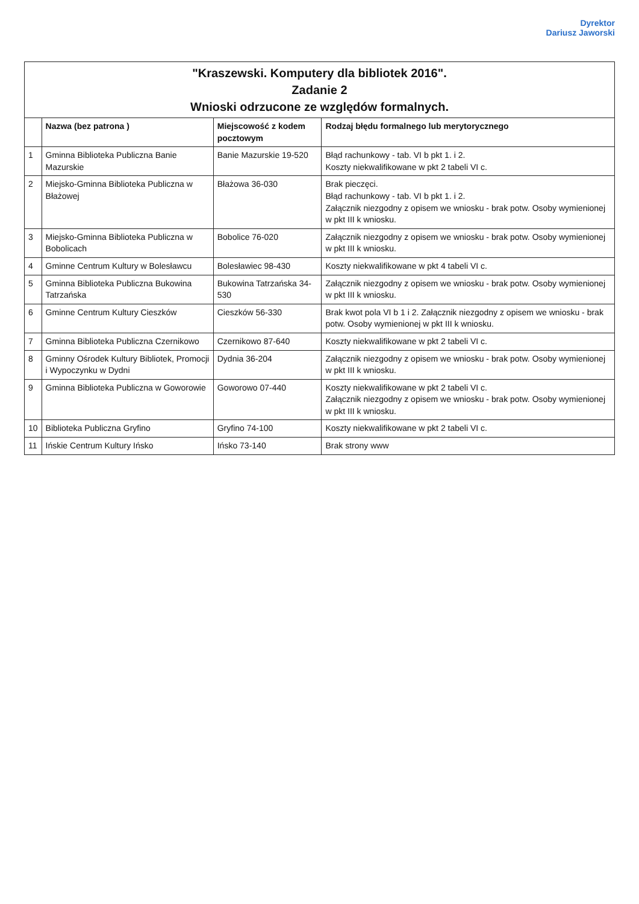Dyrektor
Dariusz Jaworski
| "Kraszewski. Komputery dla bibliotek 2016". Zadanie 2 Wnioski odrzucone ze względów formalnych. | | | |
| | Nazwa (bez patrona ) | Miejscowość z kodem pocztowym | Rodzaj błędu formalnego lub merytorycznego |
| 1 | Gminna Biblioteka Publiczna Banie Mazurskie | Banie Mazurskie 19-520 | Błąd rachunkowy - tab. VI b pkt 1. i 2. Koszty niekwalifikowane w pkt 2 tabeli VI c. |
| 2 | Miejsko-Gminna Biblioteka Publiczna w Błażowej | Błażowa 36-030 | Brak pieczęci. Błąd rachunkowy - tab. VI b pkt 1. i 2. Załącznik niezgodny z opisem we wniosku - brak potw. Osoby wymienionej w pkt III k wniosku. |
| 3 | Miejsko-Gminna Biblioteka Publiczna w Bobolicach | Bobolice 76-020 | Załącznik niezgodny z opisem we wniosku - brak potw. Osoby wymienionej w pkt III k wniosku. |
| 4 | Gminne Centrum Kultury w Bolesławcu | Bolesławiec 98-430 | Koszty niekwalifikowane w pkt 4 tabeli VI c. |
| 5 | Gminna Biblioteka Publiczna Bukowina Tatrzańska | Bukowina Tatrzańska 34-530 | Załącznik niezgodny z opisem we wniosku - brak potw. Osoby wymienionej w pkt III k wniosku. |
| 6 | Gminne Centrum Kultury Cieszków | Cieszków 56-330 | Brak kwot pola VI b 1 i 2. Załącznik niezgodny z opisem we wniosku - brak potw. Osoby wymienionej w pkt III k wniosku. |
| 7 | Gminna Biblioteka Publiczna Czernikowo | Czernikowo 87-640 | Koszty niekwalifikowane w pkt 2 tabeli VI c. |
| 8 | Gminny Ośrodek Kultury Bibliotek, Promocji i Wypoczynku w Dydni | Dydnia 36-204 | Załącznik niezgodny z opisem we wniosku - brak potw. Osoby wymienionej w pkt III k wniosku. |
| 9 | Gminna Biblioteka Publiczna w Goworowie | Goworowo 07-440 | Koszty niekwalifikowane w pkt 2 tabeli VI c. Załącznik niezgodny z opisem we wniosku - brak potw. Osoby wymienionej w pkt III k wniosku. |
| 10 | Biblioteka Publiczna Gryfino | Gryfino 74-100 | Koszty niekwalifikowane w pkt 2 tabeli VI c. |
| 11 | Ińskie Centrum Kultury Ińsko | Ińsko 73-140 | Brak strony www |